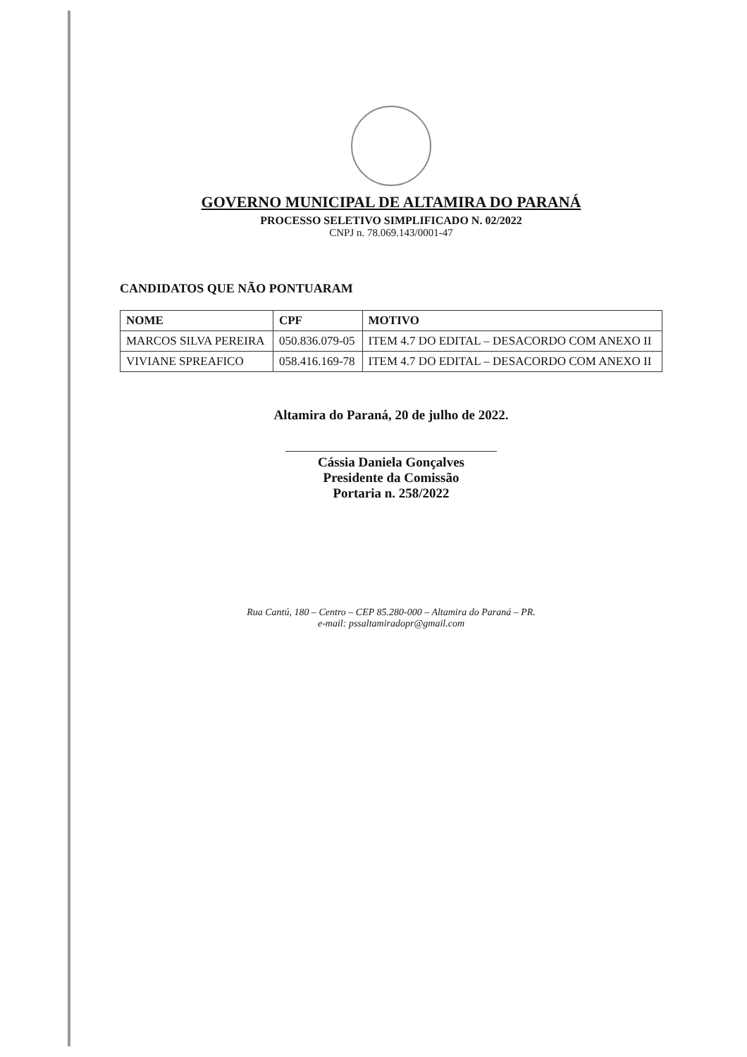GOVERNO MUNICIPAL DE ALTAMIRA DO PARANÁ
PROCESSO SELETIVO SIMPLIFICADO N. 02/2022
CNPJ n. 78.069.143/0001-47
CANDIDATOS QUE NÃO PONTUARAM
| NOME | CPF | MOTIVO |
| --- | --- | --- |
| MARCOS SILVA PEREIRA | 050.836.079-05 | ITEM 4.7 DO EDITAL – DESACORDO COM ANEXO II |
| VIVIANE SPREAFICO | 058.416.169-78 | ITEM 4.7 DO EDITAL – DESACORDO COM ANEXO II |
Altamira do Paraná, 20 de julho de 2022.
Cássia Daniela Gonçalves
Presidente da Comissão
Portaria n. 258/2022
Rua Cantú, 180 – Centro – CEP 85.280-000 – Altamira do Paraná – PR.
e-mail: pssaltamiradopr@gmail.com